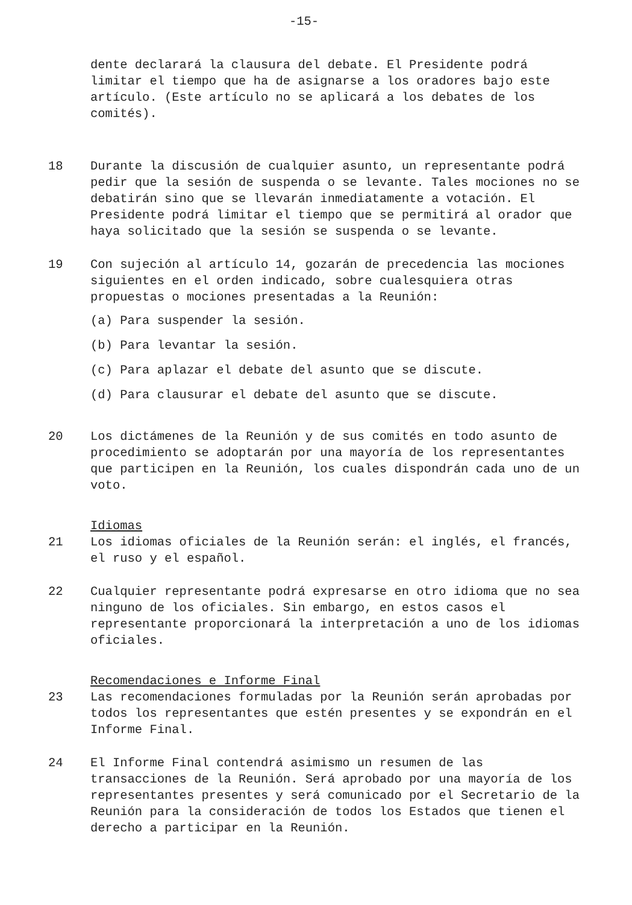-15-
dente declarará la clausura del debate. El Presidente podrá limitar el tiempo que ha de asignarse a los oradores bajo este artículo. (Este artículo no se aplicará a los debates de los comités).
18 Durante la discusión de cualquier asunto, un representante podrá pedir que la sesión de suspenda o se levante. Tales mociones no se debatirán sino que se llevarán inmediatamente a votación. El Presidente podrá limitar el tiempo que se permitirá al orador que haya solicitado que la sesión se suspenda o se levante.
19 Con sujeción al artículo 14, gozarán de precedencia las mociones siguientes en el orden indicado, sobre cualesquiera otras propuestas o mociones presentadas a la Reunión:
(a) Para suspender la sesión.
(b) Para levantar la sesión.
(c) Para aplazar el debate del asunto que se discute.
(d) Para clausurar el debate del asunto que se discute.
20 Los dictámenes de la Reunión y de sus comités en todo asunto de procedimiento se adoptarán por una mayoría de los representantes que participen en la Reunión, los cuales dispondrán cada uno de un voto.
21 Idiomas
Los idiomas oficiales de la Reunión serán: el inglés, el francés, el ruso y el español.
22 Cualquier representante podrá expresarse en otro idioma que no sea ninguno de los oficiales. Sin embargo, en estos casos el representante proporcionará la interpretación a uno de los idiomas oficiales.
23 Recomendaciones e Informe Final
Las recomendaciones formuladas por la Reunión serán aprobadas por todos los representantes que estén presentes y se expondrán en el Informe Final.
24 El Informe Final contendrá asimismo un resumen de las transacciones de la Reunión. Será aprobado por una mayoría de los representantes presentes y será comunicado por el Secretario de la Reunión para la consideración de todos los Estados que tienen el derecho a participar en la Reunión.